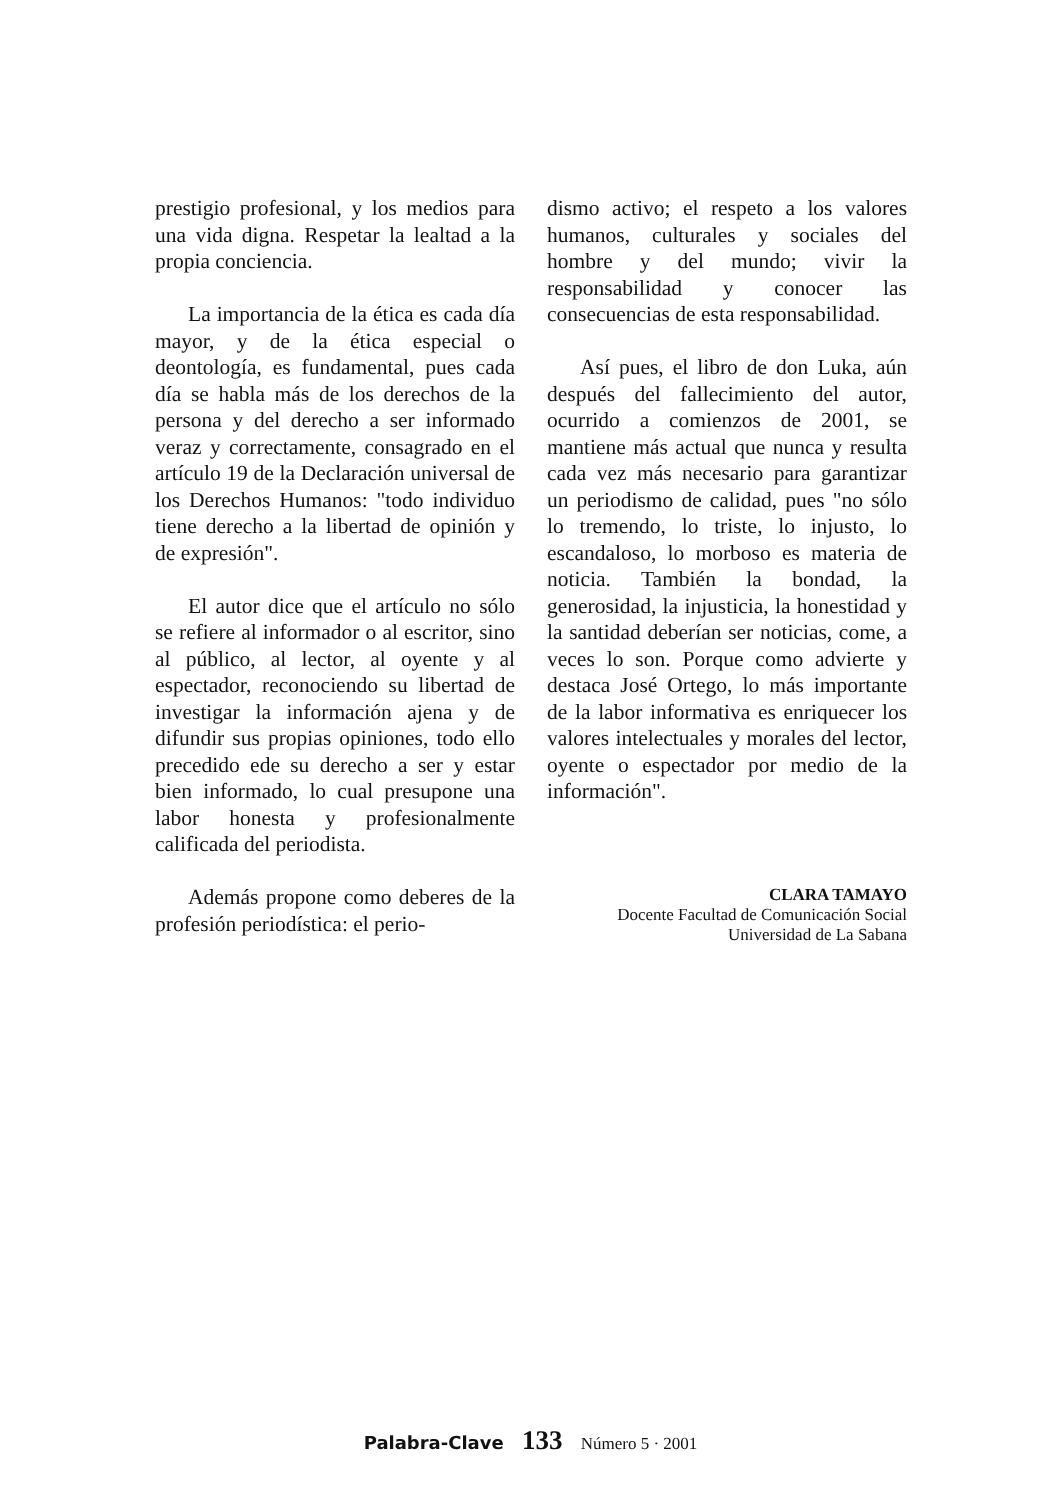prestigio profesional, y los medios para una vida digna. Respetar la lealtad a la propia conciencia.
La importancia de la ética es cada día mayor, y de la ética especial o deontología, es fundamental, pues cada día se habla más de los derechos de la persona y del derecho a ser informado veraz y correctamente, consagrado en el artículo 19 de la Declaración universal de los Derechos Humanos: "todo individuo tiene derecho a la libertad de opinión y de expresión".
El autor dice que el artículo no sólo se refiere al informador o al escritor, sino al público, al lector, al oyente y al espectador, reconociendo su libertad de investigar la información ajena y de difundir sus propias opiniones, todo ello precedido ede su derecho a ser y estar bien informado, lo cual presupone una labor honesta y profesionalmente calificada del periodista.
Además propone como deberes de la profesión periodística: el perio-
dismo activo; el respeto a los valores humanos, culturales y sociales del hombre y del mundo; vivir la responsabilidad y conocer las consecuencias de esta responsabilidad.
Así pues, el libro de don Luka, aún después del fallecimiento del autor, ocurrido a comienzos de 2001, se mantiene más actual que nunca y resulta cada vez más necesario para garantizar un periodismo de calidad, pues "no sólo lo tremendo, lo triste, lo injusto, lo escandaloso, lo morboso es materia de noticia. También la bondad, la generosidad, la injusticia, la honestidad y la santidad deberían ser noticias, come, a veces lo son. Porque como advierte y destaca José Ortego, lo más importante de la labor informativa es enriquecer los valores intelectuales y morales del lector, oyente o espectador por medio de la información".
CLARA TAMAYO
Docente Facultad de Comunicación Social
Universidad de La Sabana
Palabra-Clave 133 Número 5 · 2001